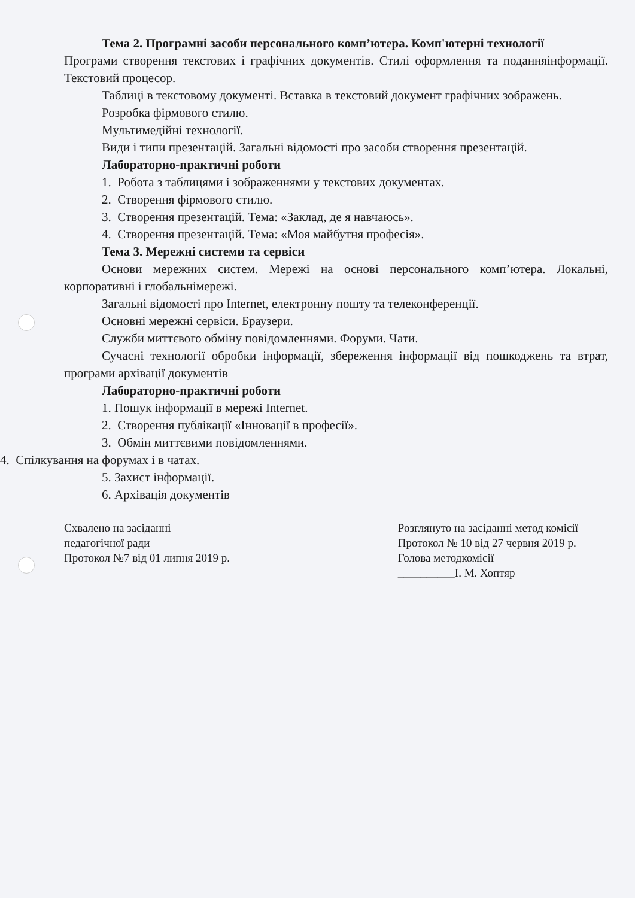Тема 2. Програмні засоби персонального комп’ютера. Комп'ютерні технології
Програми створення текстових і графічних документів. Стилі оформлення та поданняінформації. Текстовий процесор.
Таблиці в текстовому документі. Вставка в текстовий документ графічних зображень.
Розробка фірмового стилю.
Мультимедійні технології.
Види і типи презентацій. Загальні відомості про засоби створення презентацій.
Лабораторно-практичні роботи
1. Робота з таблицями і зображеннями у текстових документах.
2. Створення фірмового стилю.
3. Створення презентацій. Тема: «Заклад, де я навчаюсь».
4. Створення презентацій. Тема: «Моя майбутня професія».
Тема 3. Мережні системи та сервіси
Основи мережних систем. Мережі на основі персонального комп’ютера. Локальні, корпоративні і глобальнімережі.
Загальні відомості про Internet, електронну пошту та телеконференції.
Основні мережні сервіси. Браузери.
Служби миттєвого обміну повідомленнями. Форуми. Чати.
Сучасні технології обробки інформації, збереження інформації від пошкоджень та втрат, програми архівації документів
Лабораторно-практичні роботи
1. Пошук інформації в мережі Internet.
2. Створення публікації «Інновації в професії».
3. Обмін миттєвими повідомленнями.
4. Спілкування на форумах і в чатах.
5. Захист інформації.
6. Архівація документів
Схвалено на засіданні
педагогічної ради
Протокол №7 від 01 липня 2019 р.
Розглянуто на засіданні метод комісії
Протокол № 10 від 27 червня 2019 р.
Голова методкомісії
__________І. М. Хоптяр